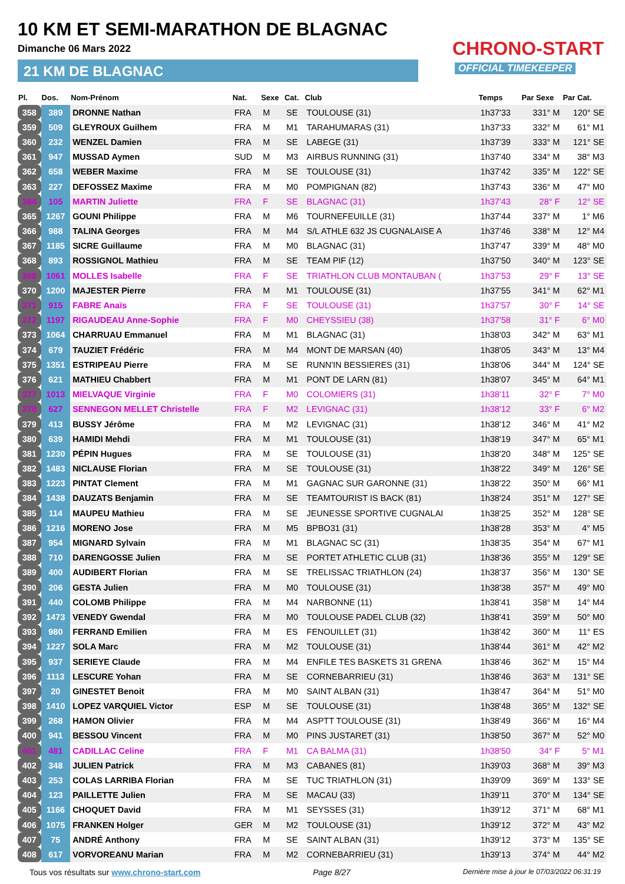10 KM ET SEMI-MARATHON DE BLAGNAC
Dimanche 06 Mars 2022
21 KM DE BLAGNAC
CHRONO-START
OFFICIAL TIMEKEEPER
| Pl. | Dos. | Nom-Prénom | Nat. | Sexe | Cat. | Club | Temps | Par Sexe | Par Cat. |
| --- | --- | --- | --- | --- | --- | --- | --- | --- | --- |
| 358 | 389 | DRONNE Nathan | FRA | M | SE | TOULOUSE (31) | 1h37'33 | 331° M | 120° SE |
| 359 | 509 | GLEYROUX Guilhem | FRA | M | M1 | TARAHUMARAS (31) | 1h37'33 | 332° M | 61° M1 |
| 360 | 232 | WENZEL Damien | FRA | M | SE | LABEGE (31) | 1h37'39 | 333° M | 121° SE |
| 361 | 947 | MUSSAD Aymen | SUD | M | M3 | AIRBUS RUNNING (31) | 1h37'40 | 334° M | 38° M3 |
| 362 | 658 | WEBER Maxime | FRA | M | SE | TOULOUSE (31) | 1h37'42 | 335° M | 122° SE |
| 363 | 227 | DEFOSSEZ Maxime | FRA | M | M0 | POMPIGNAN (82) | 1h37'43 | 336° M | 47° M0 |
| 364 | 105 | MARTIN Juliette | FRA | F | SE | BLAGNAC (31) | 1h37'43 | 28° F | 12° SE |
| 365 | 1267 | GOUNI Philippe | FRA | M | M6 | TOURNEFEUILLE (31) | 1h37'44 | 337° M | 1° M6 |
| 366 | 988 | TALINA Georges | FRA | M | M4 | S/L ATHLE 632 JS CUGNALAISE A | 1h37'46 | 338° M | 12° M4 |
| 367 | 1185 | SICRE Guillaume | FRA | M | M0 | BLAGNAC (31) | 1h37'47 | 339° M | 48° M0 |
| 368 | 893 | ROSSIGNOL Mathieu | FRA | M | SE | TEAM PIF (12) | 1h37'50 | 340° M | 123° SE |
| 369 | 1061 | MOLLES Isabelle | FRA | F | SE | TRIATHLON CLUB MONTAUBAN ( | 1h37'53 | 29° F | 13° SE |
| 370 | 1200 | MAJESTER Pierre | FRA | M | M1 | TOULOUSE (31) | 1h37'55 | 341° M | 62° M1 |
| 371 | 915 | FABRE Anaïs | FRA | F | SE | TOULOUSE (31) | 1h37'57 | 30° F | 14° SE |
| 372 | 1197 | RIGAUDEAU Anne-Sophie | FRA | F | M0 | CHEYSSIEU (38) | 1h37'58 | 31° F | 6° M0 |
| 373 | 1064 | CHARRUAU Emmanuel | FRA | M | M1 | BLAGNAC (31) | 1h38'03 | 342° M | 63° M1 |
| 374 | 679 | TAUZIET Frédéric | FRA | M | M4 | MONT DE MARSAN (40) | 1h38'05 | 343° M | 13° M4 |
| 375 | 1351 | ESTRIPEAU Pierre | FRA | M | SE | RUNN'IN BESSIERES (31) | 1h38'06 | 344° M | 124° SE |
| 376 | 621 | MATHIEU Chabbert | FRA | M | M1 | PONT DE LARN (81) | 1h38'07 | 345° M | 64° M1 |
| 377 | 1013 | MIELVAQUE Virginie | FRA | F | M0 | COLOMIERS (31) | 1h38'11 | 32° F | 7° M0 |
| 378 | 627 | SENNEGON MELLET Christelle | FRA | F | M2 | LEVIGNAC (31) | 1h38'12 | 33° F | 6° M2 |
| 379 | 413 | BUSSY Jérôme | FRA | M | M2 | LEVIGNAC (31) | 1h38'12 | 346° M | 41° M2 |
| 380 | 639 | HAMIDI Mehdi | FRA | M | M1 | TOULOUSE (31) | 1h38'19 | 347° M | 65° M1 |
| 381 | 1230 | PÉPIN Hugues | FRA | M | SE | TOULOUSE (31) | 1h38'20 | 348° M | 125° SE |
| 382 | 1483 | NICLAUSE Florian | FRA | M | SE | TOULOUSE (31) | 1h38'22 | 349° M | 126° SE |
| 383 | 1223 | PINTAT Clement | FRA | M | M1 | GAGNAC SUR GARONNE (31) | 1h38'22 | 350° M | 66° M1 |
| 384 | 1438 | DAUZATS Benjamin | FRA | M | SE | TEAMTOURIST IS BACK (81) | 1h38'24 | 351° M | 127° SE |
| 385 | 114 | MAUPEU Mathieu | FRA | M | SE | JEUNESSE SPORTIVE CUGNALAI | 1h38'25 | 352° M | 128° SE |
| 386 | 1216 | MORENO Jose | FRA | M | M5 | BPBO31 (31) | 1h38'28 | 353° M | 4° M5 |
| 387 | 954 | MIGNARD Sylvain | FRA | M | M1 | BLAGNAC SC (31) | 1h38'35 | 354° M | 67° M1 |
| 388 | 710 | DARENGOSSE Julien | FRA | M | SE | PORTET ATHLETIC CLUB (31) | 1h38'36 | 355° M | 129° SE |
| 389 | 400 | AUDIBERT Florian | FRA | M | SE | TRELISSAC TRIATHLON (24) | 1h38'37 | 356° M | 130° SE |
| 390 | 206 | GESTA Julien | FRA | M | M0 | TOULOUSE (31) | 1h38'38 | 357° M | 49° M0 |
| 391 | 440 | COLOMB Philippe | FRA | M | M4 | NARBONNE (11) | 1h38'41 | 358° M | 14° M4 |
| 392 | 1473 | VENEDY Gwendal | FRA | M | M0 | TOULOUSE PADEL CLUB (32) | 1h38'41 | 359° M | 50° M0 |
| 393 | 980 | FERRAND Emilien | FRA | M | ES | FENOUILLET (31) | 1h38'42 | 360° M | 11° ES |
| 394 | 1227 | SOLA Marc | FRA | M | M2 | TOULOUSE (31) | 1h38'44 | 361° M | 42° M2 |
| 395 | 937 | SERIEYE Claude | FRA | M | M4 | ENFILE TES BASKETS 31 GRENA | 1h38'46 | 362° M | 15° M4 |
| 396 | 1113 | LESCURE Yohan | FRA | M | SE | CORNEBARRIEU (31) | 1h38'46 | 363° M | 131° SE |
| 397 | 20 | GINESTET Benoit | FRA | M | M0 | SAINT ALBAN (31) | 1h38'47 | 364° M | 51° M0 |
| 398 | 1410 | LOPEZ VARQUIEL Victor | ESP | M | SE | TOULOUSE (31) | 1h38'48 | 365° M | 132° SE |
| 399 | 268 | HAMON Olivier | FRA | M | M4 | ASPTT TOULOUSE (31) | 1h38'49 | 366° M | 16° M4 |
| 400 | 941 | BESSOU Vincent | FRA | M | M0 | PINS JUSTARET (31) | 1h38'50 | 367° M | 52° M0 |
| 401 | 481 | CADILLAC Celine | FRA | F | M1 | CA BALMA (31) | 1h38'50 | 34° F | 5° M1 |
| 402 | 348 | JULIEN Patrick | FRA | M | M3 | CABANES (81) | 1h39'03 | 368° M | 39° M3 |
| 403 | 253 | COLAS LARRIBA Florian | FRA | M | SE | TUC TRIATHLON (31) | 1h39'09 | 369° M | 133° SE |
| 404 | 123 | PAILLETTE Julien | FRA | M | SE | MACAU (33) | 1h39'11 | 370° M | 134° SE |
| 405 | 1166 | CHOQUET David | FRA | M | M1 | SEYSSES (31) | 1h39'12 | 371° M | 68° M1 |
| 406 | 1075 | FRANKEN Holger | GER | M | M2 | TOULOUSE (31) | 1h39'12 | 372° M | 43° M2 |
| 407 | 75 | ANDRÉ Anthony | FRA | M | SE | SAINT ALBAN (31) | 1h39'12 | 373° M | 135° SE |
| 408 | 617 | VORVOREANU Marian | FRA | M | M2 | CORNEBARRIEU (31) | 1h39'13 | 374° M | 44° M2 |
Tous vos résultats sur www.chrono-start.com Page 8/27 Dernière mise à jour le 07/03/2022 06:31:19